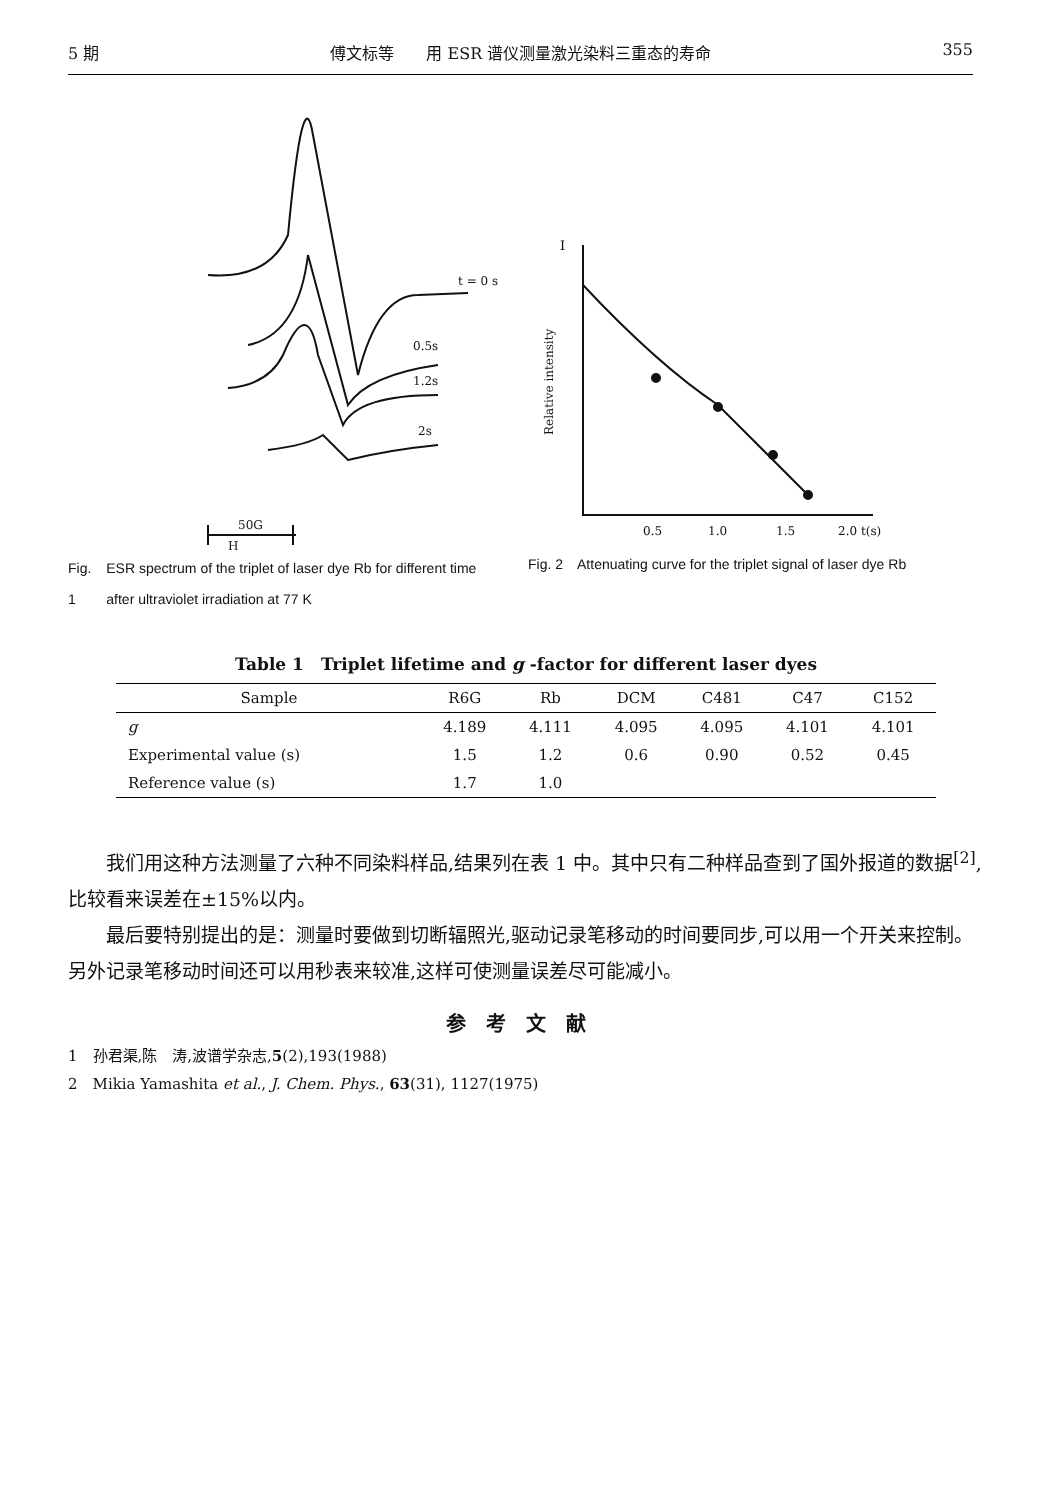5 期 傅文标等　　用 ESR 谱仪测量激光染料三重态的寿命 355
t = 0 s
0.5s
1.2s
2s
50G
H
Fig. 1 ESR spectrum of the triplet of laser dye Rb for different time after ultraviolet irradiation at 77 K
I
Relative intensity
0.5
1.0
1.5
2.0 t(s)
Fig. 2 Attenuating curve for the triplet signal of laser dye Rb
Table 1　Triplet lifetime and g -factor for different laser dyes
| Sample | R6G | Rb | DCM | C481 | C47 | C152 |
| --- | --- | --- | --- | --- | --- | --- |
| g | 4.189 | 4.111 | 4.095 | 4.095 | 4.101 | 4.101 |
| Experimental value (s) | 1.5 | 1.2 | 0.6 | 0.90 | 0.52 | 0.45 |
| Reference value (s) | 1.7 | 1.0 | | | | |
我们用这种方法测量了六种不同染料样品,结果列在表 1 中。其中只有二种样品查到了国外报道的数据<sup>[2]</sup>,比较看来误差在±15%以内。
最后要特别提出的是：测量时要做到切断辐照光,驱动记录笔移动的时间要同步,可以用一个开关来控制。另外记录笔移动时间还可以用秒表来较准,这样可使测量误差尽可能减小。
参考文献
1　孙君渠,陈　涛,波谱学杂志,5(2),193(1988)
2　Mikia Yamashita et al., J. Chem. Phys., 63(31), 1127(1975)